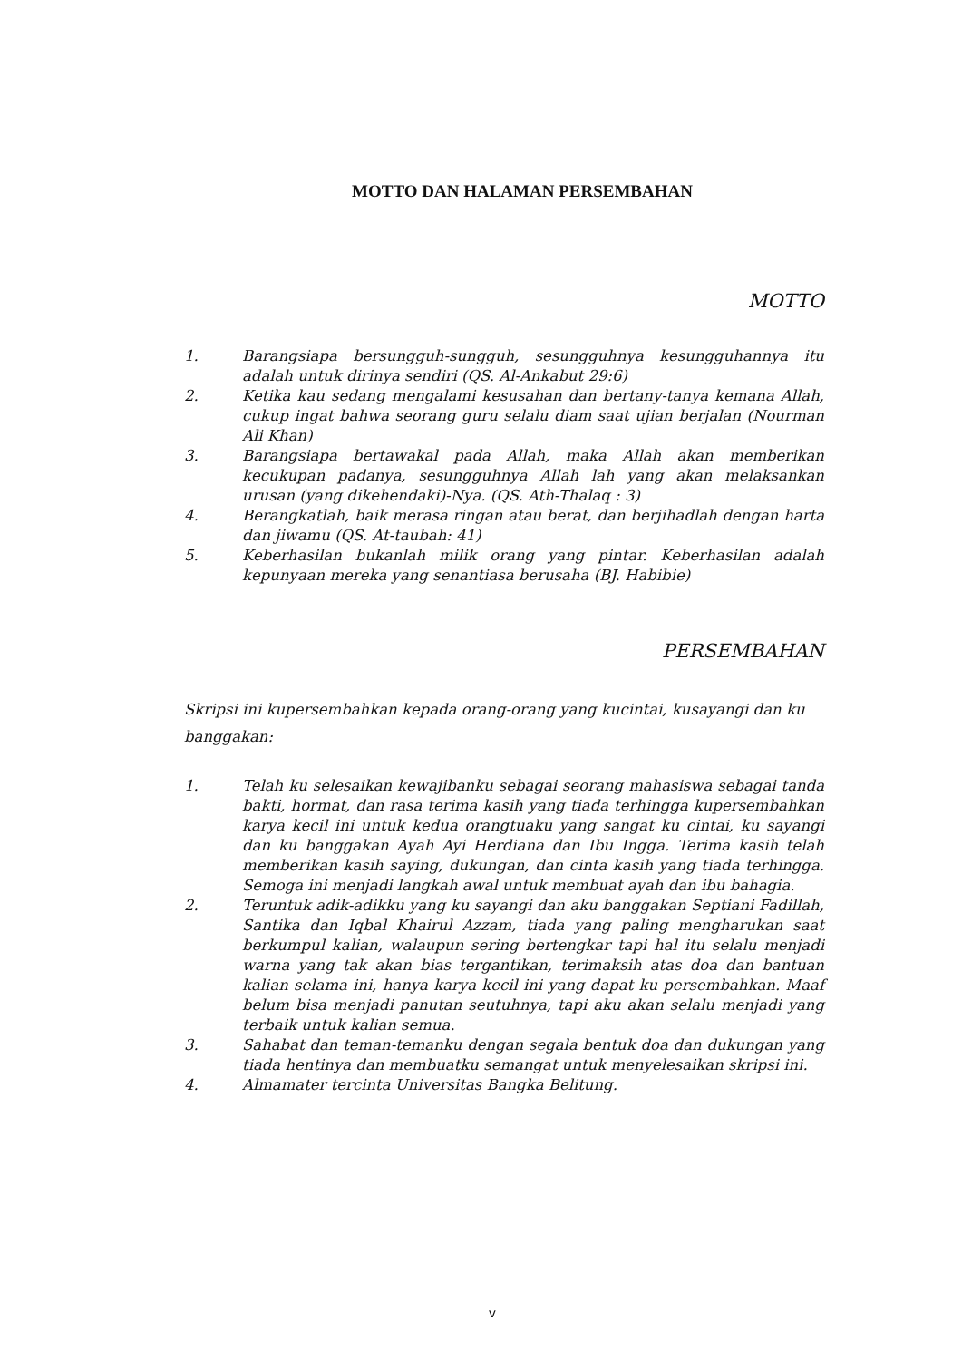MOTTO DAN HALAMAN PERSEMBAHAN
MOTTO
1. Barangsiapa bersungguh-sungguh, sesungguhnya kesungguhannya itu adalah untuk dirinya sendiri (QS. Al-Ankabut 29:6)
2. Ketika kau sedang mengalami kesusahan dan bertany-tanya kemana Allah, cukup ingat bahwa seorang guru selalu diam saat ujian berjalan (Nourman Ali Khan)
3. Barangsiapa bertawakal pada Allah, maka Allah akan memberikan kecukupan padanya, sesungguhnya Allah lah yang akan melaksankan urusan (yang dikehendaki)-Nya. (QS. Ath-Thalaq : 3)
4. Berangkatlah, baik merasa ringan atau berat, dan berjihadlah dengan harta dan jiwamu (QS. At-taubah: 41)
5. Keberhasilan bukanlah milik orang yang pintar. Keberhasilan adalah kepunyaan mereka yang senantiasa berusaha (BJ. Habibie)
PERSEMBAHAN
Skripsi ini kupersembahkan kepada orang-orang yang kucintai, kusayangi dan ku banggakan:
1. Telah ku selesaikan kewajibanku sebagai seorang mahasiswa sebagai tanda bakti, hormat, dan rasa terima kasih yang tiada terhingga kupersembahkan karya kecil ini untuk kedua orangtuaku yang sangat ku cintai, ku sayangi dan ku banggakan Ayah Ayi Herdiana dan Ibu Ingga. Terima kasih telah memberikan kasih saying, dukungan, dan cinta kasih yang tiada terhingga. Semoga ini menjadi langkah awal untuk membuat ayah dan ibu bahagia.
2. Teruntuk adik-adikku yang ku sayangi dan aku banggakan Septiani Fadillah, Santika dan Iqbal Khairul Azzam, tiada yang paling mengharukan saat berkumpul kalian, walaupun sering bertengkar tapi hal itu selalu menjadi warna yang tak akan bias tergantikan, terimaksih atas doa dan bantuan kalian selama ini, hanya karya kecil ini yang dapat ku persembahkan. Maaf belum bisa menjadi panutan seutuhnya, tapi aku akan selalu menjadi yang terbaik untuk kalian semua.
3. Sahabat dan teman-temanku dengan segala bentuk doa dan dukungan yang tiada hentinya dan membuatku semangat untuk menyelesaikan skripsi ini.
4. Almamater tercinta Universitas Bangka Belitung.
v